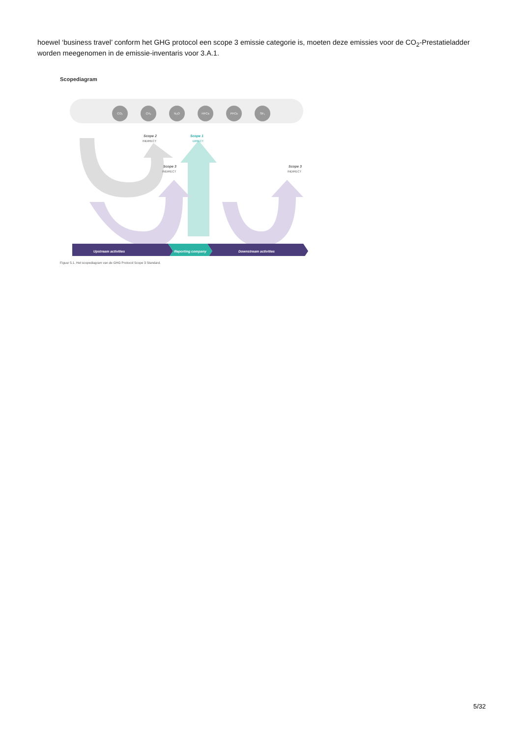hoewel ‘business travel’ conform het GHG protocol een scope 3 emissie categorie is, moeten deze emissies voor de CO<sub>2</sub>-Prestatieladder worden meegenomen in de emissie-inventaris voor 3.A.1.
Scopediagram
CO₂
CH₄
N₂O
HFCs
PFCs
SF₆
Scope 2
INDIRECT
Scope 1
DIRECT
Scope 3
INDIRECT
Scope 3
INDIRECT
Upstream activities
Reporting company
Downstream activities
Figuur 5.1. Het scopediagram van de GHG Protocol Scope 3 Standard.
5/32